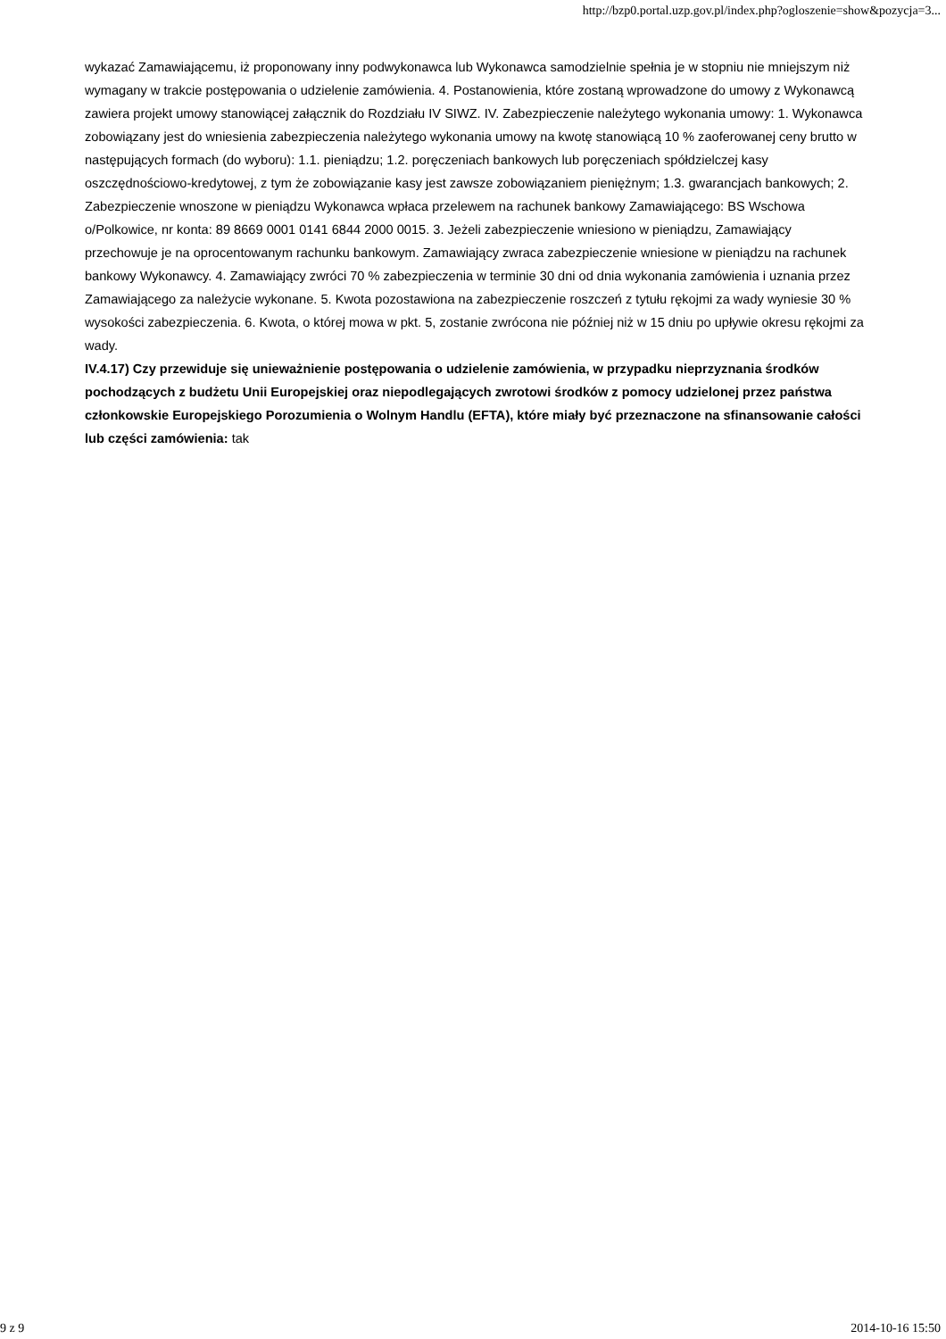http://bzp0.portal.uzp.gov.pl/index.php?ogloszenie=show&pozycja=3...
wykazać Zamawiającemu, iż proponowany inny podwykonawca lub Wykonawca samodzielnie spełnia je w stopniu nie mniejszym niż wymagany w trakcie postępowania o udzielenie zamówienia. 4. Postanowienia, które zostaną wprowadzone do umowy z Wykonawcą zawiera projekt umowy stanowiącej załącznik do Rozdziału IV SIWZ. IV. Zabezpieczenie należytego wykonania umowy: 1. Wykonawca zobowiązany jest do wniesienia zabezpieczenia należytego wykonania umowy na kwotę stanowiącą 10 % zaoferowanej ceny brutto w następujących formach (do wyboru): 1.1. pieniądzu; 1.2. poręczeniach bankowych lub poręczeniach spółdzielczej kasy oszczędnościowo-kredytowej, z tym że zobowiązanie kasy jest zawsze zobowiązaniem pieniężnym; 1.3. gwarancjach bankowych; 2. Zabezpieczenie wnoszone w pieniądzu Wykonawca wpłaca przelewem na rachunek bankowy Zamawiającego: BS Wschowa o/Polkowice, nr konta: 89 8669 0001 0141 6844 2000 0015. 3. Jeżeli zabezpieczenie wniesiono w pieniądzu, Zamawiający przechowuje je na oprocentowanym rachunku bankowym. Zamawiający zwraca zabezpieczenie wniesione w pieniądzu na rachunek bankowy Wykonawcy. 4. Zamawiający zwróci 70 % zabezpieczenia w terminie 30 dni od dnia wykonania zamówienia i uznania przez Zamawiającego za należycie wykonane. 5. Kwota pozostawiona na zabezpieczenie roszczeń z tytułu rękojmi za wady wyniesie 30 % wysokości zabezpieczenia. 6. Kwota, o której mowa w pkt. 5, zostanie zwrócona nie później niż w 15 dniu po upływie okresu rękojmi za wady.
IV.4.17) Czy przewiduje się unieważnienie postępowania o udzielenie zamówienia, w przypadku nieprzyznania środków pochodzących z budżetu Unii Europejskiej oraz niepodlegających zwrotowi środków z pomocy udzielonej przez państwa członkowskie Europejskiego Porozumienia o Wolnym Handlu (EFTA), które miały być przeznaczone na sfinansowanie całości lub części zamówienia: tak
9 z 9 2014-10-16 15:50